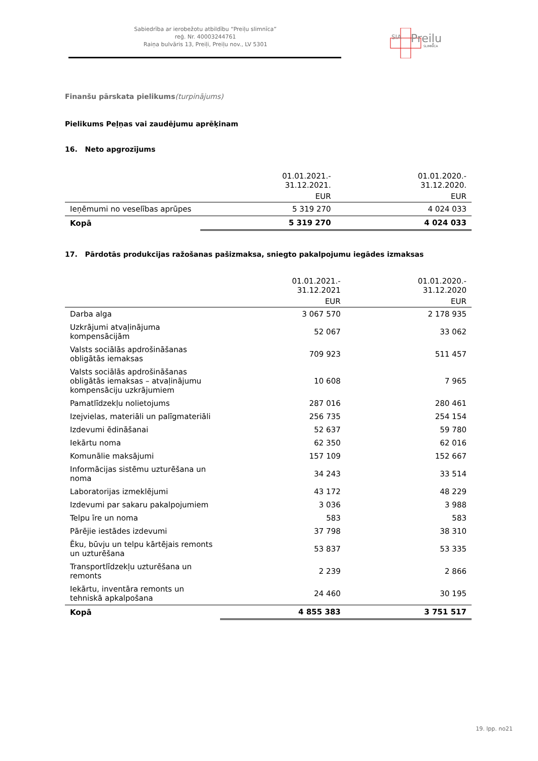Sabiedrība ar ierobežotu atbildību “Preiļu slimnīca”
reģ. Nr. 40003244761
Raiņa bulvāris 13, Preiļi, Preiļu nov., LV 5301
SIA
Preiļu
SLIMNĪCA
Finanšu pārskata pielikums(turpinājums)
Pielikums Peļņas vai zaudējumu aprēķinam
16. Neto apgrozījums
| | 01.01.2021.- 31.12.2021. | 01.01.2020.- 31.12.2020. |
| --- | --- | --- |
| | EUR | EUR |
| Ieņēmumi no veselības aprūpes | 5 319 270 | 4 024 033 |
| Kopā | 5 319 270 | 4 024 033 |
17. Pārdotās produkcijas ražošanas pašizmaksa, sniegto pakalpojumu iegādes izmaksas
| | 01.01.2021.- 31.12.2021 | 01.01.2020.- 31.12.2020 |
| --- | --- | --- |
| | EUR | EUR |
| Darba alga | 3 067 570 | 2 178 935 |
| Uzkrājumi atvaļinājuma kompensācijām | 52 067 | 33 062 |
| Valsts sociālās apdrošināšanas obligātās iemaksas | 709 923 | 511 457 |
| Valsts sociālās apdrošināšanas obligātās iemaksas – atvaļinājumu kompensāciju uzkrājumiem | 10 608 | 7 965 |
| Pamatlīdzekļu nolietojums | 287 016 | 280 461 |
| Izejvielas, materiāli un palīgmateriāli | 256 735 | 254 154 |
| Izdevumi ēdināšanai | 52 637 | 59 780 |
| Iekārtu noma | 62 350 | 62 016 |
| Komunālie maksājumi | 157 109 | 152 667 |
| Informācijas sistēmu uzturēšana un noma | 34 243 | 33 514 |
| Laboratorijas izmeklējumi | 43 172 | 48 229 |
| Izdevumi par sakaru pakalpojumiem | 3 036 | 3 988 |
| Telpu īre un noma | 583 | 583 |
| Pārējie iestādes izdevumi | 37 798 | 38 310 |
| Ēku, būvju un telpu kārtējais remonts un uzturēšana | 53 837 | 53 335 |
| Transportlīdzekļu uzturēšana un remonts | 2 239 | 2 866 |
| Iekārtu, inventāra remonts un tehniskā apkalpošana | 24 460 | 30 195 |
| Kopā | 4 855 383 | 3 751 517 |
19. lpp. no21